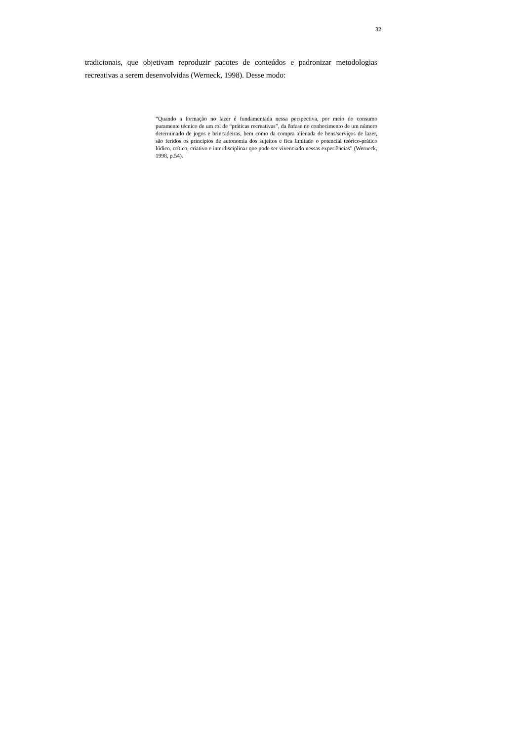32
tradicionais, que objetivam reproduzir pacotes de conteúdos e padronizar metodologias recreativas a serem desenvolvidas (Werneck, 1998). Desse modo:
“Quando a formação no lazer é fundamentada nessa perspectiva, por meio do consumo puramente técnico de um rol de “práticas recreativas”, da ênfase no conhecimento de um número determinado de jogos e brincadeiras, bem como da compra alienada de bens/serviços de lazer, são feridos os princípios de autonomia dos sujeitos e fica limitado o potencial teórico-prático lúdico, crítico, criativo e interdisciplinar que pode ser vivenciado nessas experiências” (Werneck, 1998, p.54).